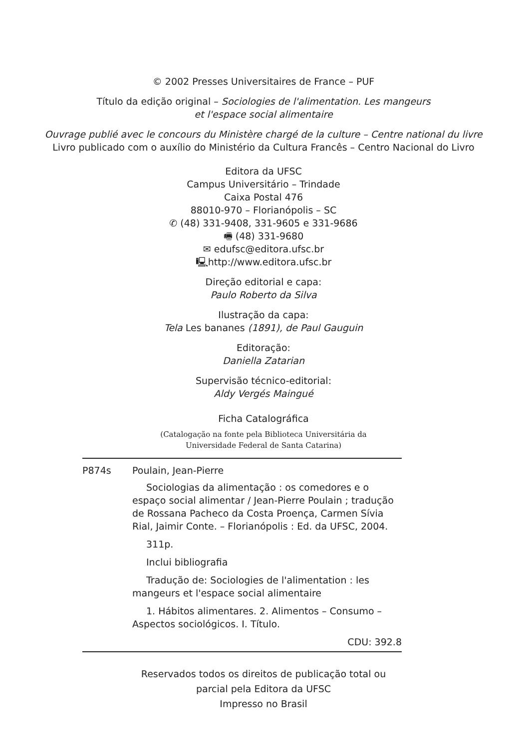© 2002 Presses Universitaires de France – PUF
Título da edição original – Sociologies de l'alimentation. Les mangeurs
et l'espace social alimentaire
Ouvrage publié avec le concours du Ministère chargé de la culture – Centre national du livre
Livro publicado com o auxílio do Ministério da Cultura Francês – Centro Nacional do Livro
Editora da UFSC
Campus Universitário – Trindade
Caixa Postal 476
88010-970 – Florianópolis – SC
✆ (48) 331-9408, 331-9605 e 331-9686
🖷 (48) 331-9680
✉ edufsc@editora.ufsc.br
🖳http://www.editora.ufsc.br
Direção editorial e capa:
Paulo Roberto da Silva
Ilustração da capa:
Tela Les bananes (1891), de Paul Gauguin
Editoração:
Daniella Zatarian
Supervisão técnico-editorial:
Aldy Vergés Maingué
Ficha Catalográfica
(Catalogação na fonte pela Biblioteca Universitária da
Universidade Federal de Santa Catarina)
P874s Poulain, Jean-Pierre
Sociologias da alimentação : os comedores e o espaço social alimentar / Jean-Pierre Poulain ; tradução de Rossana Pacheco da Costa Proença, Carmen Sívia Rial, Jaimir Conte. – Florianópolis : Ed. da UFSC, 2004.
311p.
Inclui bibliografia
Tradução de: Sociologies de l'alimentation : les mangeurs et l'espace social alimentaire
1. Hábitos alimentares. 2. Alimentos – Consumo – Aspectos sociológicos. I. Título.
CDU: 392.8
Reservados todos os direitos de publicação total ou
parcial pela Editora da UFSC
Impresso no Brasil